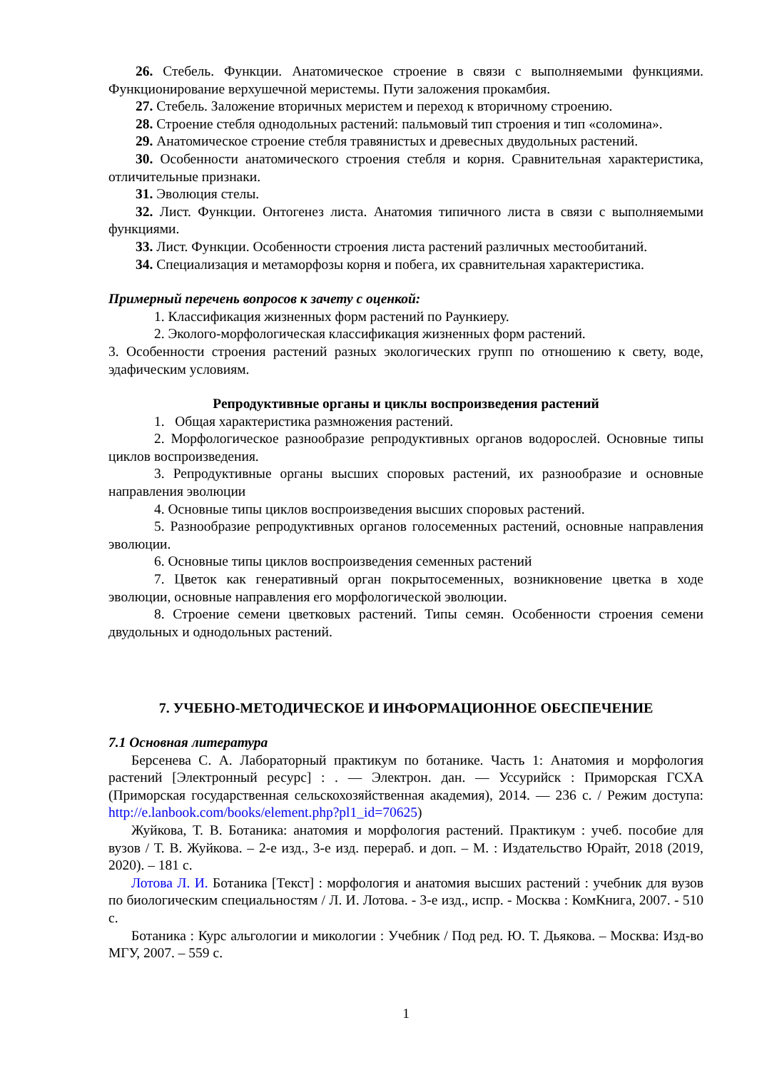26. Стебель. Функции. Анатомическое строение в связи с выполняемыми функциями. Функционирование верхушечной меристемы. Пути заложения прокамбия.
27. Стебель. Заложение вторичных меристем и переход к вторичному строению.
28. Строение стебля однодольных растений: пальмовый тип строения и тип «соломина».
29. Анатомическое строение стебля травянистых и древесных двудольных растений.
30. Особенности анатомического строения стебля и корня. Сравнительная характеристика, отличительные признаки.
31. Эволюция стелы.
32. Лист. Функции. Онтогенез листа. Анатомия типичного листа в связи с выполняемыми функциями.
33. Лист. Функции. Особенности строения листа растений различных местообитаний.
34. Специализация и метаморфозы корня и побега, их сравнительная характеристика.
Примерный перечень вопросов к зачету с оценкой:
1. Классификация жизненных форм растений по Раункиеру.
2. Эколого-морфологическая классификация жизненных форм растений.
3. Особенности строения растений разных экологических групп по отношению к свету, воде, эдафическим условиям.
Репродуктивные органы и циклы воспроизведения растений
1. Общая характеристика размножения растений.
2. Морфологическое разнообразие репродуктивных органов водорослей. Основные типы циклов воспроизведения.
3. Репродуктивные органы высших споровых растений, их разнообразие и основные направления эволюции
4. Основные типы циклов воспроизведения высших споровых растений.
5. Разнообразие репродуктивных органов голосеменных растений, основные направления эволюции.
6. Основные типы циклов воспроизведения семенных растений
7. Цветок как генеративный орган покрытосеменных, возникновение цветка в ходе эволюции, основные направления его морфологической эволюции.
8. Строение семени цветковых растений. Типы семян. Особенности строения семени двудольных и однодольных растений.
7. УЧЕБНО-МЕТОДИЧЕСКОЕ И ИНФОРМАЦИОННОЕ ОБЕСПЕЧЕНИЕ
7.1 Основная литература
Берсенева С. А. Лабораторный практикум по ботанике. Часть 1: Анатомия и морфология растений [Электронный ресурс] : . — Электрон. дан. — Уссурийск : Приморская ГСХА (Приморская государственная сельскохозяйственная академия), 2014. — 236 с. / Режим доступа: http://e.lanbook.com/books/element.php?pl1_id=70625)
Жуйкова, Т. В. Ботаника: анатомия и морфология растений. Практикум : учеб. пособие для вузов / Т. В. Жуйкова. – 2-е изд., 3-е изд. перераб. и доп. – М. : Издательство Юрайт, 2018 (2019, 2020). – 181 с.
Лотова Л. И. Ботаника [Текст] : морфология и анатомия высших растений : учебник для вузов по биологическим специальностям / Л. И. Лотова. - 3-е изд., испр. - Москва : КомКнига, 2007. - 510 с.
Ботаника : Курс альгологии и микологии : Учебник / Под ред. Ю. Т. Дьякова. – Москва: Изд-во МГУ, 2007. – 559 с.
1